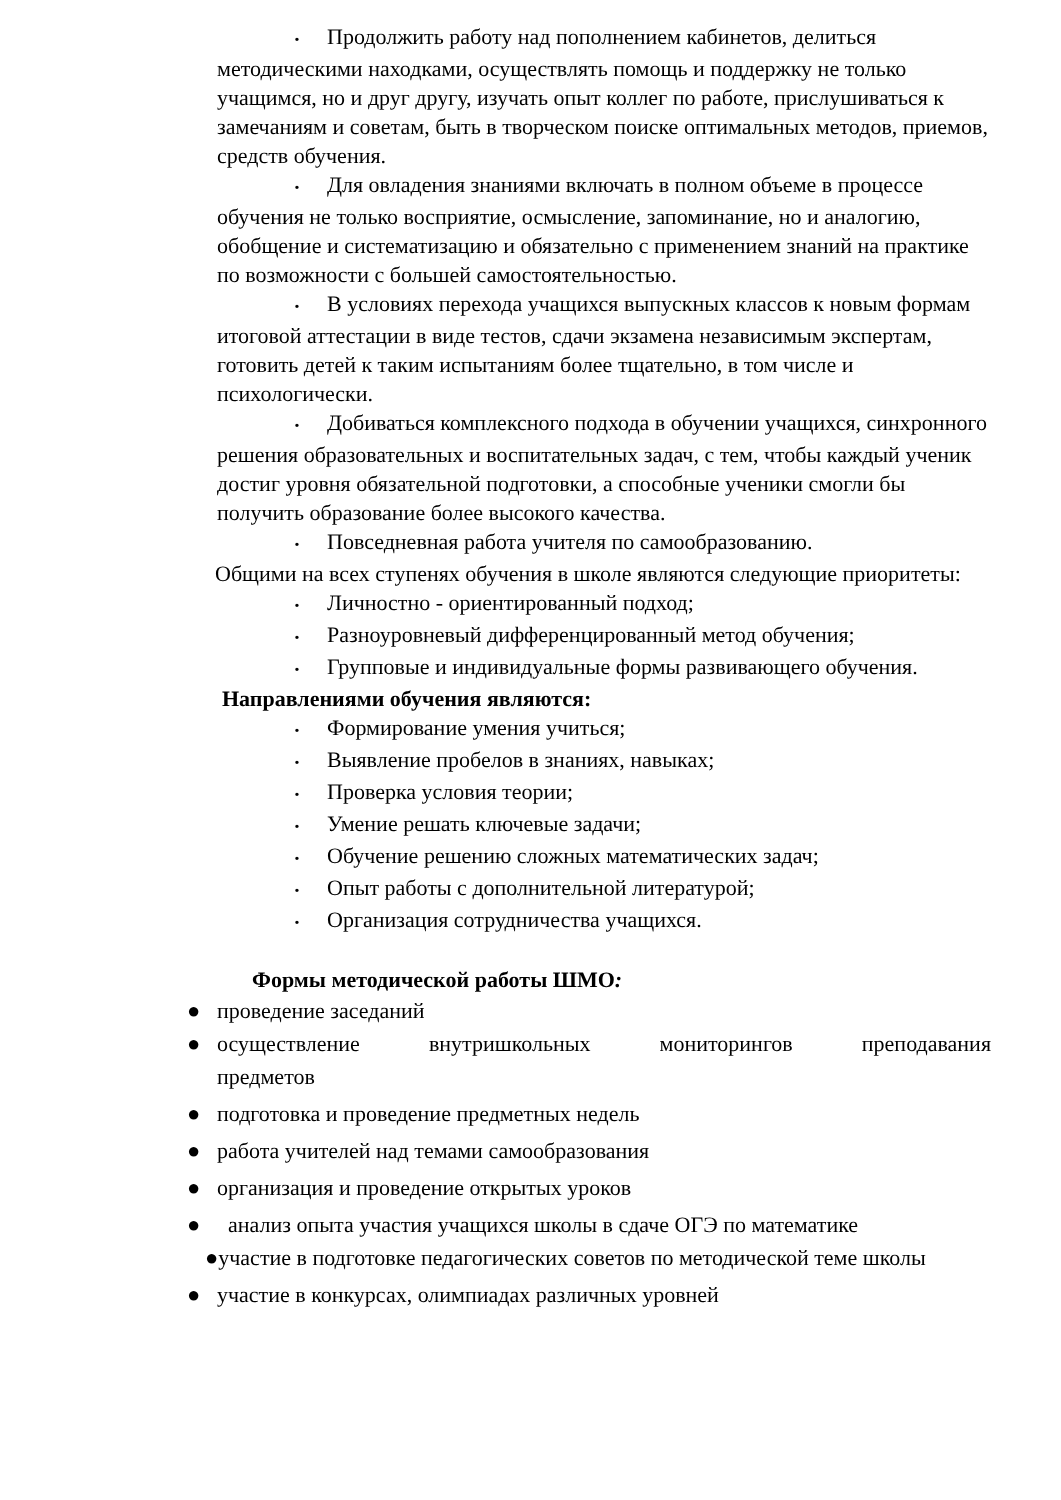• Продолжить работу над пополнением кабинетов, делиться методическими находками, осуществлять помощь и поддержку не только учащимся, но и друг другу, изучать опыт коллег по работе, прислушиваться к замечаниям и советам, быть в творческом поиске оптимальных методов, приемов, средств обучения.
• Для овладения знаниями включать в полном объеме в процессе обучения не только восприятие, осмысление, запоминание, но и аналогию, обобщение и систематизацию и обязательно с применением знаний на практике по возможности с большей самостоятельностью.
• В условиях перехода учащихся выпускных классов к новым формам итоговой аттестации в виде тестов, сдачи экзамена независимым экспертам, готовить детей к таким испытаниям более тщательно, в том числе и психологически.
• Добиваться комплексного подхода в обучении учащихся, синхронного решения образовательных и воспитательных задач, с тем, чтобы каждый ученик достиг уровня обязательной подготовки, а способные ученики смогли бы получить образование более высокого качества.
• Повседневная работа учителя по самообразованию.
Общими на всех ступенях обучения в школе являются следующие приоритеты:
• Личностно - ориентированный подход;
• Разноуровневый дифференцированный метод обучения;
• Групповые и индивидуальные формы развивающего обучения.
Направлениями обучения являются:
• Формирование умения учиться;
• Выявление пробелов в знаниях, навыках;
• Проверка условия теории;
• Умение решать ключевые задачи;
• Обучение решению сложных математических задач;
• Опыт работы с дополнительной литературой;
• Организация сотрудничества учащихся.
Формы методической работы ШМО:
● проведение заседаний
● осуществление внутришкольных мониторингов преподавания
предметов
● подготовка и проведение предметных недель
● работа учителей над темами самообразования
● организация и проведение открытых уроков
● анализ опыта участия учащихся школы в сдаче ОГЭ по математике
●участие в подготовке педагогических советов по методической теме школы
● участие в конкурсах, олимпиадах различных уровней